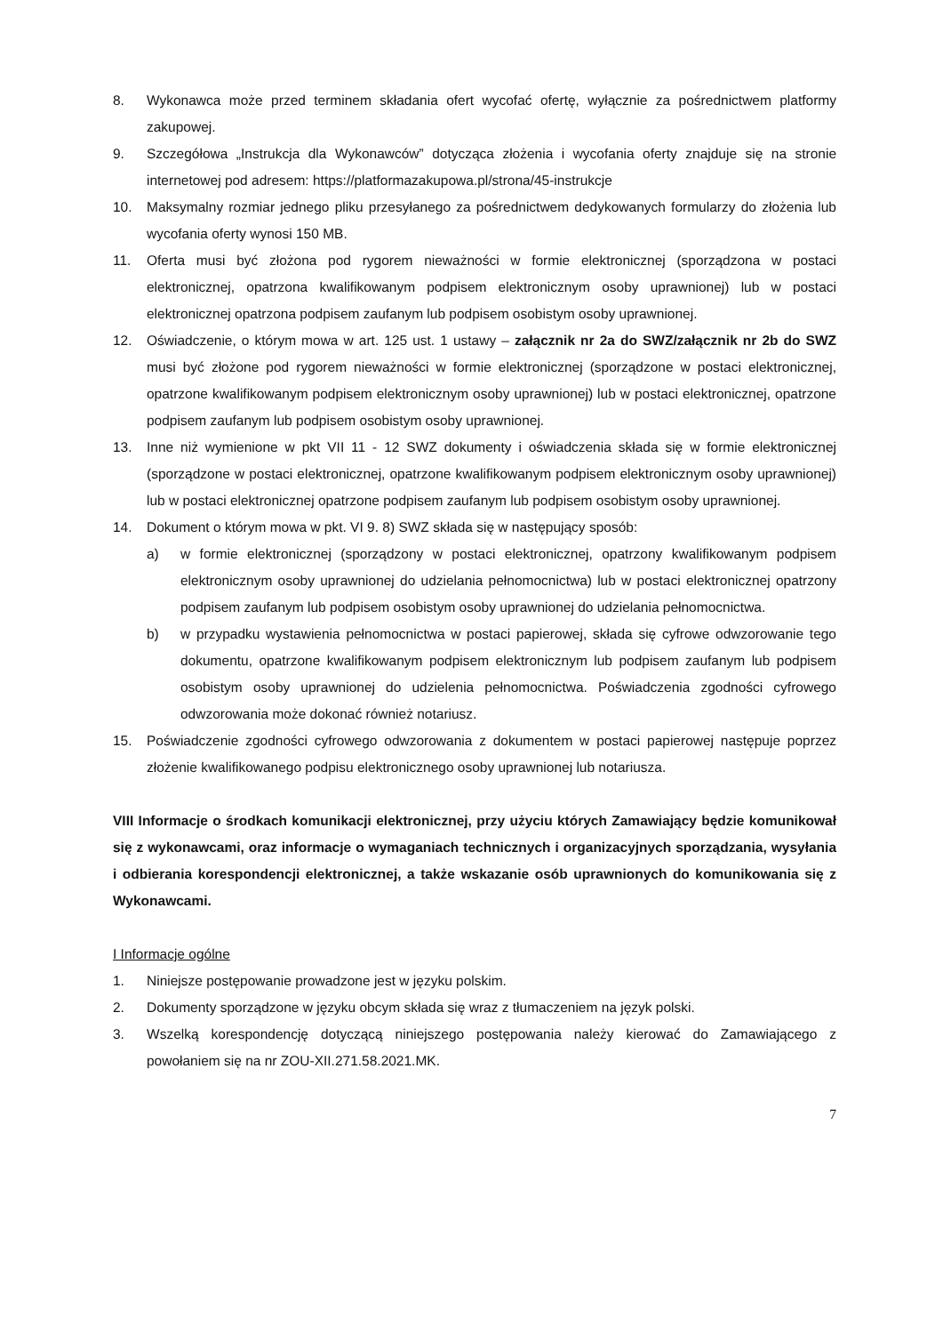8. Wykonawca może przed terminem składania ofert wycofać ofertę, wyłącznie za pośrednictwem platformy zakupowej.
9. Szczegółowa „Instrukcja dla Wykonawców” dotycząca złożenia i wycofania oferty znajduje się na stronie internetowej pod adresem: https://platformazakupowa.pl/strona/45-instrukcje
10. Maksymalny rozmiar jednego pliku przesyłanego za pośrednictwem dedykowanych formularzy do złożenia lub wycofania oferty wynosi 150 MB.
11. Oferta musi być złożona pod rygorem nieważności w formie elektronicznej (sporządzona w postaci elektronicznej, opatrzona kwalifikowanym podpisem elektronicznym osoby uprawnionej) lub w postaci elektronicznej opatrzona podpisem zaufanym lub podpisem osobistym osoby uprawnionej.
12. Oświadczenie, o którym mowa w art. 125 ust. 1 ustawy – załącznik nr 2a do SWZ/załącznik nr 2b do SWZ musi być złożone pod rygorem nieważności w formie elektronicznej (sporządzone w postaci elektronicznej, opatrzone kwalifikowanym podpisem elektronicznym osoby uprawnionej) lub w postaci elektronicznej, opatrzone podpisem zaufanym lub podpisem osobistym osoby uprawnionej.
13. Inne niż wymienione w pkt VII 11 - 12 SWZ dokumenty i oświadczenia składa się w formie elektronicznej (sporządzone w postaci elektronicznej, opatrzone kwalifikowanym podpisem elektronicznym osoby uprawnionej) lub w postaci elektronicznej opatrzone podpisem zaufanym lub podpisem osobistym osoby uprawnionej.
14. Dokument o którym mowa w pkt. VI 9. 8) SWZ składa się w następujący sposób:
a) w formie elektronicznej (sporządzony w postaci elektronicznej, opatrzony kwalifikowanym podpisem elektronicznym osoby uprawnionej do udzielania pełnomocnictwa) lub w postaci elektronicznej opatrzony podpisem zaufanym lub podpisem osobistym osoby uprawnionej do udzielania pełnomocnictwa.
b) w przypadku wystawienia pełnomocnictwa w postaci papierowej, składa się cyfrowe odwzorowanie tego dokumentu, opatrzone kwalifikowanym podpisem elektronicznym lub podpisem zaufanym lub podpisem osobistym osoby uprawnionej do udzielenia pełnomocnictwa. Poświadczenia zgodności cyfrowego odwzorowania może dokonać również notariusz.
15. Poświadczenie zgodności cyfrowego odwzorowania z dokumentem w postaci papierowej następuje poprzez złożenie kwalifikowanego podpisu elektronicznego osoby uprawnionej lub notariusza.
VIII Informacje o środkach komunikacji elektronicznej, przy użyciu których Zamawiający będzie komunikował się z wykonawcami, oraz informacje o wymaganiach technicznych i organizacyjnych sporządzania, wysyłania i odbierania korespondencji elektronicznej, a także wskazanie osób uprawnionych do komunikowania się z Wykonawcami.
I Informacje ogólne
1. Niniejsze postępowanie prowadzone jest w języku polskim.
2. Dokumenty sporządzone w języku obcym składa się wraz z tłumaczeniem na język polski.
3. Wszelką korespondencję dotyczącą niniejszego postępowania należy kierować do Zamawiającego z powołaniem się na nr ZOU-XII.271.58.2021.MK.
7